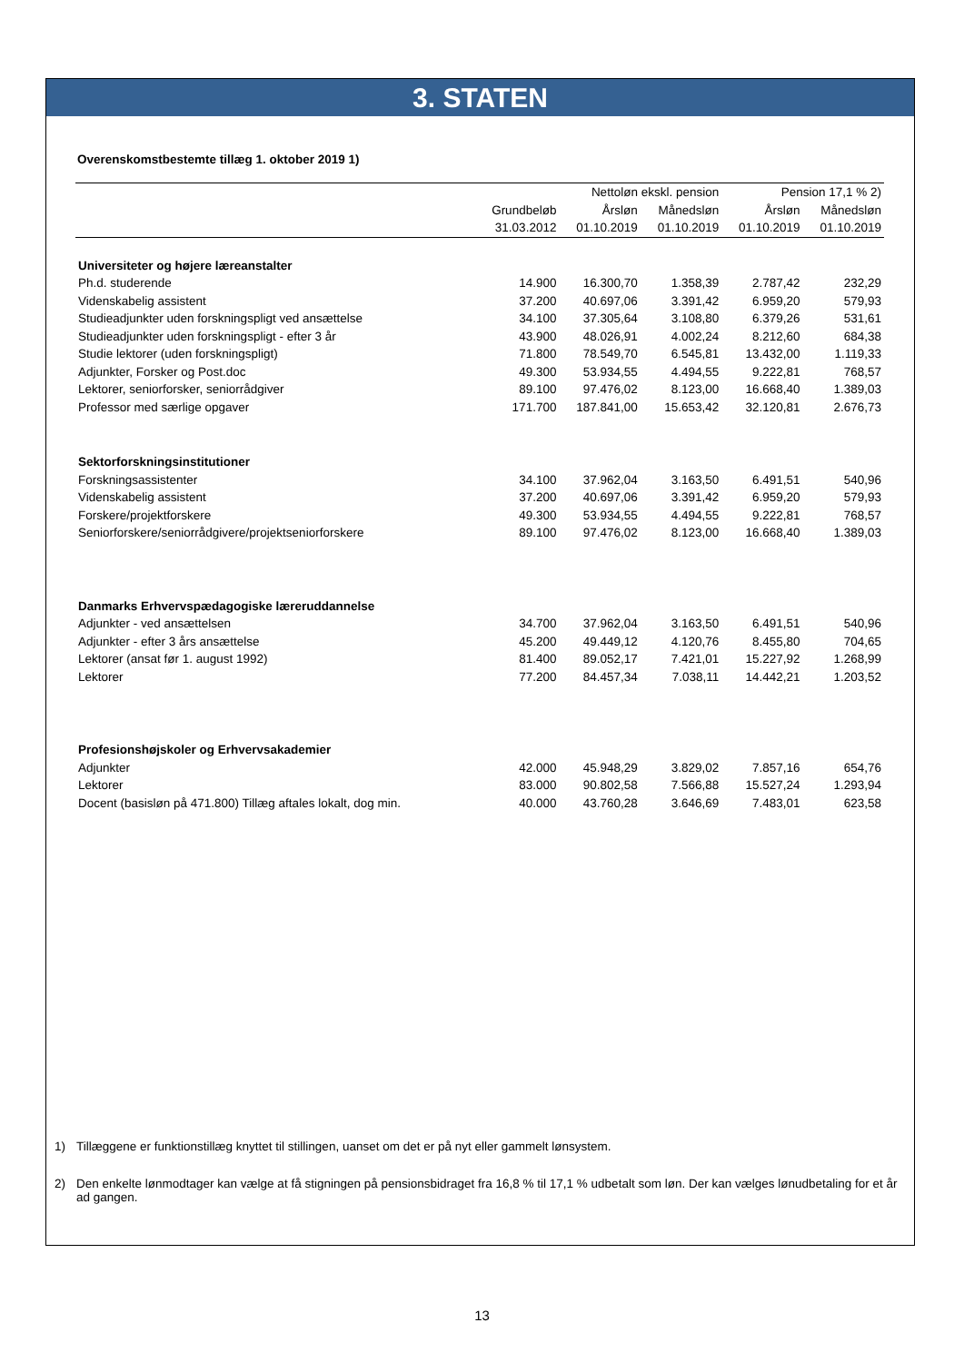3. STATEN
Overenskomstbestemte tillæg 1. oktober 2019 1)
| | | Nettoløn ekskl. pension | | Pension 17,1 % 2) | |
| --- | --- | --- | --- | --- | --- |
| | Grundbeløb | Årsløn | Månedsløn | Årsløn | Månedsløn |
| | 31.03.2012 | 01.10.2019 | 01.10.2019 | 01.10.2019 | 01.10.2019 |
| Universiteter og højere læreanstalter | | | | | |
| Ph.d. studerende | 14.900 | 16.300,70 | 1.358,39 | 2.787,42 | 232,29 |
| Videnskabelig assistent | 37.200 | 40.697,06 | 3.391,42 | 6.959,20 | 579,93 |
| Studieadjunkter uden forskningspligt ved ansættelse | 34.100 | 37.305,64 | 3.108,80 | 6.379,26 | 531,61 |
| Studieadjunkter uden forskningspligt - efter 3 år | 43.900 | 48.026,91 | 4.002,24 | 8.212,60 | 684,38 |
| Studie lektorer (uden forskningspligt) | 71.800 | 78.549,70 | 6.545,81 | 13.432,00 | 1.119,33 |
| Adjunkter, Forsker og Post.doc | 49.300 | 53.934,55 | 4.494,55 | 9.222,81 | 768,57 |
| Lektorer, seniorforsker, seniorrådgiver | 89.100 | 97.476,02 | 8.123,00 | 16.668,40 | 1.389,03 |
| Professor med særlige opgaver | 171.700 | 187.841,00 | 15.653,42 | 32.120,81 | 2.676,73 |
| Sektorforskningsinstitutioner | | | | | |
| Forskningsassistenter | 34.100 | 37.962,04 | 3.163,50 | 6.491,51 | 540,96 |
| Videnskabelig assistent | 37.200 | 40.697,06 | 3.391,42 | 6.959,20 | 579,93 |
| Forskere/projektforskere | 49.300 | 53.934,55 | 4.494,55 | 9.222,81 | 768,57 |
| Seniorforskere/seniorrådgivere/projektseniorforskere | 89.100 | 97.476,02 | 8.123,00 | 16.668,40 | 1.389,03 |
| Danmarks Erhvervspædagogiske læreruddannelse | | | | | |
| Adjunkter - ved ansættelsen | 34.700 | 37.962,04 | 3.163,50 | 6.491,51 | 540,96 |
| Adjunkter - efter 3 års ansættelse | 45.200 | 49.449,12 | 4.120,76 | 8.455,80 | 704,65 |
| Lektorer (ansat før 1. august 1992) | 81.400 | 89.052,17 | 7.421,01 | 15.227,92 | 1.268,99 |
| Lektorer | 77.200 | 84.457,34 | 7.038,11 | 14.442,21 | 1.203,52 |
| Profesionshøjskoler og Erhvervsakademier | | | | | |
| Adjunkter | 42.000 | 45.948,29 | 3.829,02 | 7.857,16 | 654,76 |
| Lektorer | 83.000 | 90.802,58 | 7.566,88 | 15.527,24 | 1.293,94 |
| Docent (basisløn på 471.800) Tillæg aftales lokalt, dog min. | 40.000 | 43.760,28 | 3.646,69 | 7.483,01 | 623,58 |
1) Tillæggene er funktionstillæg knyttet til stillingen, uanset om det er på nyt eller gammelt lønsystem.
2) Den enkelte lønmodtager kan vælge at få stigningen på pensionsbidraget fra 16,8 % til 17,1 % udbetalt som løn. Der kan vælges lønudbetaling for et år ad gangen.
13